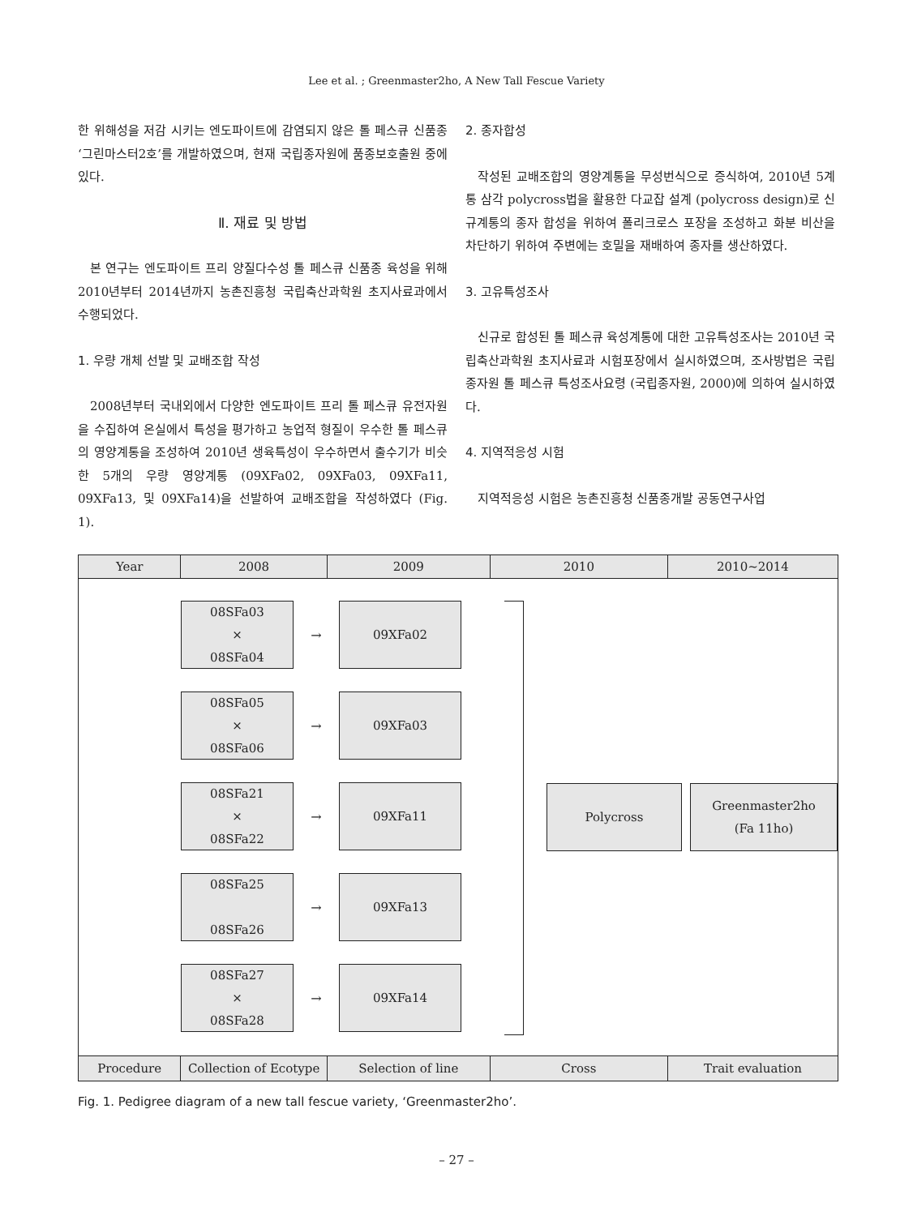Lee et al. ; Greenmaster2ho, A New Tall Fescue Variety
한 위해성을 저감 시키는 엔도파이트에 감염되지 않은 톨 페스큐 신품종 ‘그린마스터2호’를 개발하였으며, 현재 국립종자원에 품종보호출원 중에 있다.
Ⅱ. 재료 및 방법
본 연구는 엔도파이트 프리 양질다수성 톨 페스큐 신품종 육성을 위해 2010년부터 2014년까지 농촌진흥청 국립축산과학원 초지사료과에서 수행되었다.
1. 우량 개체 선발 및 교배조합 작성
2008년부터 국내외에서 다양한 엔도파이트 프리 톨 페스큐 유전자원을 수집하여 온실에서 특성을 평가하고 농업적 형질이 우수한 톨 페스큐의 영양계통을 조성하여 2010년 생육특성이 우수하면서 출수기가 비슷한 5개의 우량 영양계통 (09XFa02, 09XFa03, 09XFa11, 09XFa13, 및 09XFa14)을 선발하여 교배조합을 작성하였다 (Fig. 1).
2. 종자합성
작성된 교배조합의 영양계통을 무성번식으로 증식하여, 2010년 5계통 삼각 polycross법을 활용한 다교잡 설계 (polycross design)로 신규계통의 종자 합성을 위하여 폴리크로스 포장을 조성하고 화분 비산을 차단하기 위하여 주변에는 호밀을 재배하여 종자를 생산하였다.
3. 고유특성조사
신규로 합성된 톨 페스큐 육성계통에 대한 고유특성조사는 2010년 국립축산과학원 초지사료과 시험포장에서 실시하였으며, 조사방법은 국립종자원 톨 페스큐 특성조사요령 (국립종자원, 2000)에 의하여 실시하였다.
4. 지역적응성 시험
지역적응성 시험은 농촌진흥청 신품종개발 공동연구사업
Year 2008 2009 2010 2010~2014
08SFa03
×
08SFa04
→
09XFa02
08SFa05
×
08SFa06
→
09XFa03
08SFa21
×
08SFa22
→
09XFa11
08SFa25
08SFa26
→
09XFa13
08SFa27
×
08SFa28
→
09XFa14
Polycross Greenmaster2ho
(Fa 11ho)
Procedure Collection of Ecotype
Selection of line Cross Trait evaluation
Fig. 1. Pedigree diagram of a new tall fescue variety, ‘Greenmaster2ho’.
– 27 –